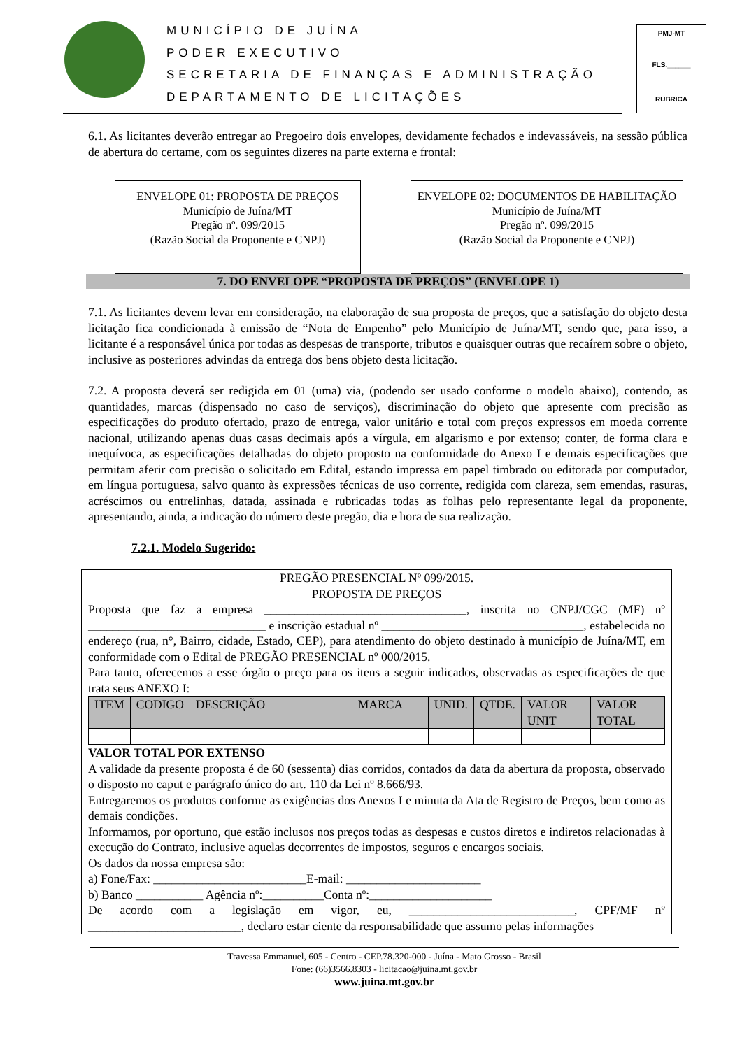MUNICÍPIO DE JUÍNA
PODER EXECUTIVO
SECRETARIA DE FINANÇAS E ADMINISTRAÇÃO
DEPARTAMENTO DE LICITAÇÕES
PMJ-MT
FLS.______
RUBRICA
6.1. As licitantes deverão entregar ao Pregoeiro dois envelopes, devidamente fechados e indevassáveis, na sessão pública de abertura do certame, com os seguintes dizeres na parte externa e frontal:
ENVELOPE 01: PROPOSTA DE PREÇOS
Município de Juína/MT
Pregão nº. 099/2015
(Razão Social da Proponente e CNPJ)
ENVELOPE 02: DOCUMENTOS DE HABILITAÇÃO
Município de Juína/MT
Pregão nº. 099/2015
(Razão Social da Proponente e CNPJ)
7. DO ENVELOPE “PROPOSTA DE PREÇOS” (ENVELOPE 1)
7.1. As licitantes devem levar em consideração, na elaboração de sua proposta de preços, que a satisfação do objeto desta licitação fica condicionada à emissão de “Nota de Empenho” pelo Município de Juína/MT, sendo que, para isso, a licitante é a responsável única por todas as despesas de transporte, tributos e quaisquer outras que recaírem sobre o objeto, inclusive as posteriores advindas da entrega dos bens objeto desta licitação.
7.2. A proposta deverá ser redigida em 01 (uma) via, (podendo ser usado conforme o modelo abaixo), contendo, as quantidades, marcas (dispensado no caso de serviços), discriminação do objeto que apresente com precisão as especificações do produto ofertado, prazo de entrega, valor unitário e total com preços expressos em moeda corrente nacional, utilizando apenas duas casas decimais após a vírgula, em algarismo e por extenso; conter, de forma clara e inequívoca, as especificações detalhadas do objeto proposto na conformidade do Anexo I e demais especificações que permitam aferir com precisão o solicitado em Edital, estando impressa em papel timbrado ou editorada por computador, em língua portuguesa, salvo quanto às expressões técnicas de uso corrente, redigida com clareza, sem emendas, rasuras, acréscimos ou entrelinhas, datada, assinada e rubricadas todas as folhas pelo representante legal da proponente, apresentando, ainda, a indicação do número deste pregão, dia e hora de sua realização.
7.2.1. Modelo Sugerido:
PREGÃO PRESENCIAL Nº 099/2015.
PROPOSTA DE PREÇOS
Proposta que faz a empresa _________________________________, inscrita no CNPJ/CGC (MF) nº _____________________________ e inscrição estadual nº _________________________________, estabelecida no endereço (rua, n°, Bairro, cidade, Estado, CEP), para atendimento do objeto destinado à município de Juína/MT, em conformidade com o Edital de PREGÃO PRESENCIAL nº 000/2015.
Para tanto, oferecemos a esse órgão o preço para os itens a seguir indicados, observadas as especificações de que trata seus ANEXO I:
| ITEM | CODIGO | DESCRIÇÃO | MARCA | UNID. | QTDE. | VALOR UNIT | VALOR TOTAL |
| --- | --- | --- | --- | --- | --- | --- | --- |
VALOR TOTAL POR EXTENSO
A validade da presente proposta é de 60 (sessenta) dias corridos, contados da data da abertura da proposta, observado o disposto no caput e parágrafo único do art. 110 da Lei nº 8.666/93.
Entregaremos os produtos conforme as exigências dos Anexos I e minuta da Ata de Registro de Preços, bem como as demais condições.
Informamos, por oportuno, que estão inclusos nos preços todas as despesas e custos diretos e indiretos relacionadas à execução do Contrato, inclusive aquelas decorrentes de impostos, seguros e encargos sociais.
Os dados da nossa empresa são:
a) Fone/Fax: _________________________E-mail: ______________________
b) Banco ___________ Agência nº:__________Conta nº:____________________
De acordo com a legislação em vigor, eu, ___________________________, CPF/MF nº _________________________, declaro estar ciente da responsabilidade que assumo pelas informações
Travessa Emmanuel, 605 - Centro - CEP.78.320-000 - Juína - Mato Grosso - Brasil
Fone: (66)3566.8303 - licitacao@juina.mt.gov.br
www.juina.mt.gov.br